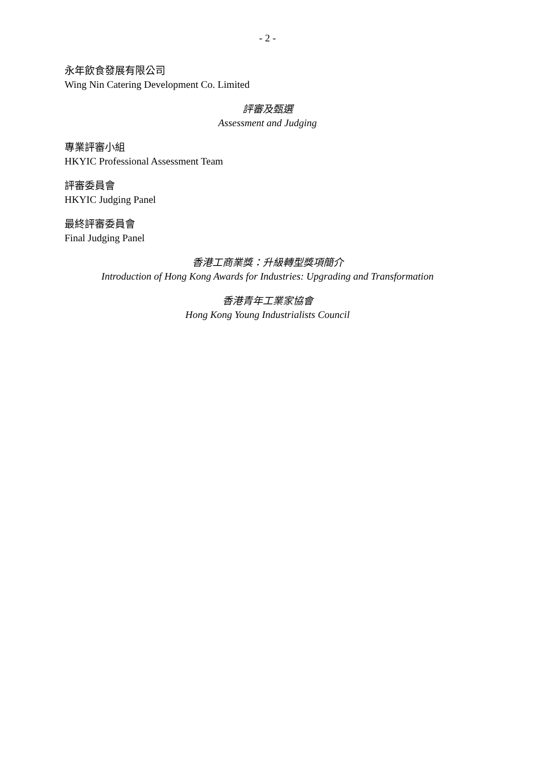- 2 -
永年飲食發展有限公司
Wing Nin Catering Development Co. Limited
評審及甄選
Assessment and Judging
專業評審小組
HKYIC Professional Assessment Team
評審委員會
HKYIC Judging Panel
最終評審委員會
Final Judging Panel
香港工商業獎：升級轉型獎項簡介
Introduction of Hong Kong Awards for Industries: Upgrading and Transformation
香港青年工業家協會
Hong Kong Young Industrialists Council